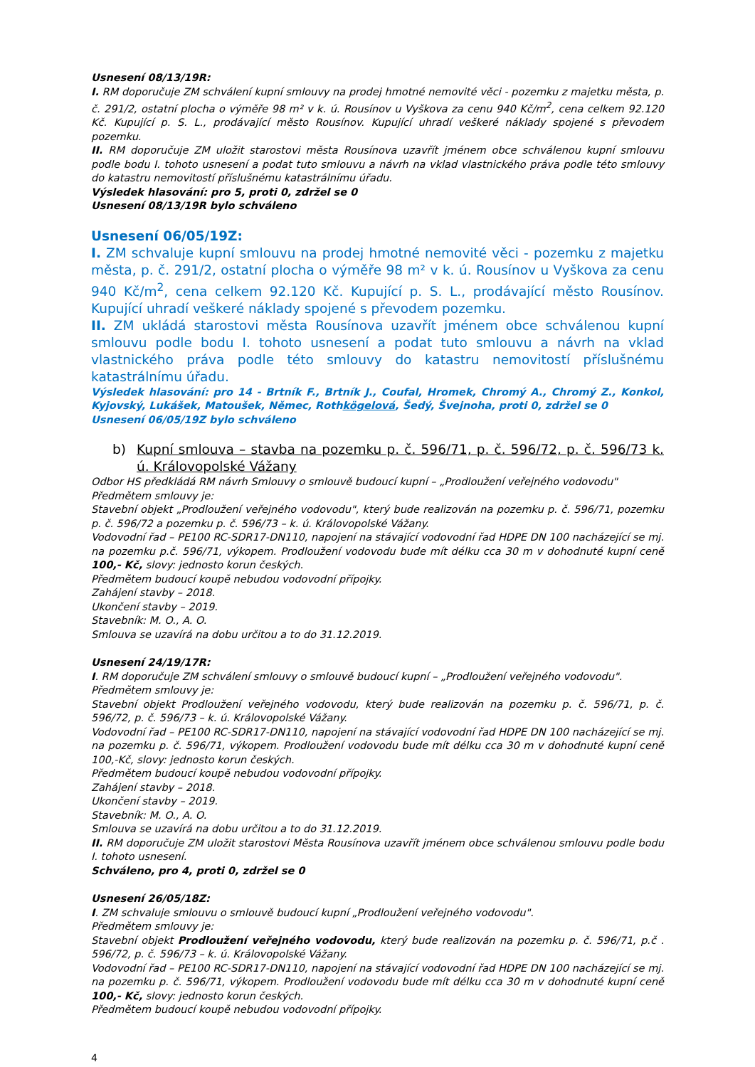Usnesení 08/13/19R:
I. RM doporučuje ZM schválení kupní smlouvy na prodej hmotné nemovité věci - pozemku z majetku města, p. č. 291/2, ostatní plocha o výměře 98 m² v k. ú. Rousínov u Vyškova za cenu 940 Kč/m<sup>2</sup>, cena celkem 92.120 Kč. Kupující p. S. L., prodávající město Rousínov. Kupující uhradí veškeré náklady spojené s převodem pozemku.
II. RM doporučuje ZM uložit starostovi města Rousínova uzavřít jménem obce schválenou kupní smlouvu podle bodu I. tohoto usnesení a podat tuto smlouvu a návrh na vklad vlastnického práva podle této smlouvy do katastru nemovitostí příslušnému katastrálnímu úřadu.
Výsledek hlasování: pro 5, proti 0, zdržel se 0
Usnesení 08/13/19R bylo schváleno
Usnesení 06/05/19Z:
I. ZM schvaluje kupní smlouvu na prodej hmotné nemovité věci - pozemku z majetku města, p. č. 291/2, ostatní plocha o výměře 98 m² v k. ú. Rousínov u Vyškova za cenu 940 Kč/m<sup>2</sup>, cena celkem 92.120 Kč. Kupující p. S. L., prodávající město Rousínov. Kupující uhradí veškeré náklady spojené s převodem pozemku.
II. ZM ukládá starostovi města Rousínova uzavřít jménem obce schválenou kupní smlouvu podle bodu I. tohoto usnesení a podat tuto smlouvu a návrh na vklad vlastnického práva podle této smlouvy do katastru nemovitostí příslušnému katastrálnímu úřadu.
Výsledek hlasování: pro 14 - Brtník F., Brtník J., Coufal, Hromek, Chromý A., Chromý Z., Konkol, Kyjovský, Lukášek, Matoušek, Němec, Rothkögelová, Šedý, Švejnoha, proti 0, zdržel se 0
Usnesení 06/05/19Z bylo schváleno
b) Kupní smlouva – stavba na pozemku p. č. 596/71, p. č. 596/72, p. č. 596/73 k. ú. Královopolské Vážany
Odbor HS předkládá RM návrh Smlouvy o smlouvě budoucí kupní – „Prodloužení veřejného vodovodu"
Předmětem smlouvy je:
Stavební objekt „Prodloužení veřejného vodovodu", který bude realizován na pozemku p. č. 596/71, pozemku p. č. 596/72 a pozemku p. č. 596/73 – k. ú. Královopolské Vážany.
Vodovodní řad – PE100 RC-SDR17-DN110, napojení na stávající vodovodní řad HDPE DN 100 nacházející se mj. na pozemku p.č. 596/71, výkopem. Prodloužení vodovodu bude mít délku cca 30 m v dohodnuté kupní ceně 100,- Kč, slovy: jednosto korun českých.
Předmětem budoucí koupě nebudou vodovodní přípojky.
Zahájení stavby – 2018.
Ukončení stavby – 2019.
Stavebník: M. O., A. O.
Smlouva se uzavírá na dobu určitou a to do 31.12.2019.
Usnesení 24/19/17R:
I. RM doporučuje ZM schválení smlouvy o smlouvě budoucí kupní – „Prodloužení veřejného vodovodu".
Předmětem smlouvy je:
Stavební objekt Prodloužení veřejného vodovodu, který bude realizován na pozemku p. č. 596/71, p. č. 596/72, p. č. 596/73 – k. ú. Královopolské Vážany.
Vodovodní řad – PE100 RC-SDR17-DN110, napojení na stávající vodovodní řad HDPE DN 100 nacházející se mj. na pozemku p. č. 596/71, výkopem. Prodloužení vodovodu bude mít délku cca 30 m v dohodnuté kupní ceně 100,-Kč, slovy: jednosto korun českých.
Předmětem budoucí koupě nebudou vodovodní přípojky.
Zahájení stavby – 2018.
Ukončení stavby – 2019.
Stavebník: M. O., A. O.
Smlouva se uzavírá na dobu určitou a to do 31.12.2019.
II. RM doporučuje ZM uložit starostovi Města Rousínova uzavřít jménem obce schválenou smlouvu podle bodu I. tohoto usnesení.
Schváleno, pro 4, proti 0, zdržel se 0
Usnesení 26/05/18Z:
I. ZM schvaluje smlouvu o smlouvě budoucí kupní „Prodloužení veřejného vodovodu".
Předmětem smlouvy je:
Stavební objekt Prodloužení veřejného vodovodu, který bude realizován na pozemku p. č. 596/71, p.č . 596/72, p. č. 596/73 – k. ú. Královopolské Vážany.
Vodovodní řad – PE100 RC-SDR17-DN110, napojení na stávající vodovodní řad HDPE DN 100 nacházející se mj. na pozemku p. č. 596/71, výkopem. Prodloužení vodovodu bude mít délku cca 30 m v dohodnuté kupní ceně 100,- Kč, slovy: jednosto korun českých.
Předmětem budoucí koupě nebudou vodovodní přípojky.
4